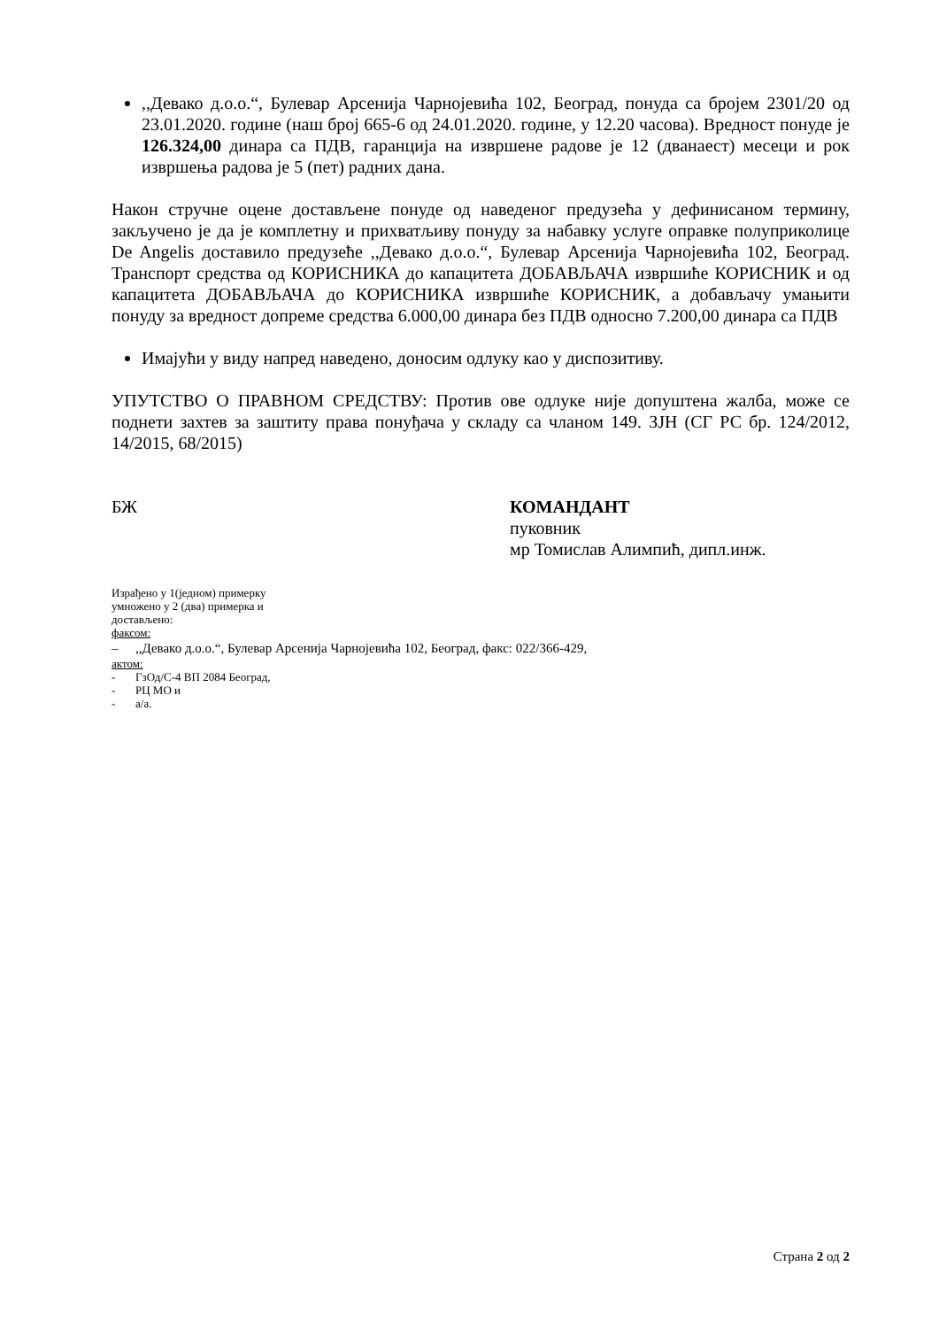,,Девако д.о.о.“, Булевар Арсенија Чарнојевића 102, Београд, понуда са бројем 2301/20 од 23.01.2020. године (наш број 665-6 од 24.01.2020. године, у 12.20 часова). Вредност понуде је 126.324,00 динара са ПДВ, гаранција на извршене радове је 12 (дванаест) месеци и рок извршења радова је 5 (пет) радних дана.
Након стручне оцене достављене понуде од наведеног предузећа у дефинисаном термину, закључено је да је комплетну и прихватљиву понуду за набавку услуге оправке полуприколице De Angelis доставило предузеће ,,Девако д.о.о.“, Булевар Арсенија Чарнојевића 102, Београд. Транспорт средства од КОРИСНИКА до капацитета ДОБАВЉАЧА извршиће КОРИСНИК и од капацитета ДОБАВЉАЧА до КОРИСНИКА извршиће КОРИСНИК, а добављачу умањити понуду за вредност допреме средства 6.000,00 динара без ПДВ односно 7.200,00 динара са ПДВ
Имајући у виду напред наведено, доносим одлуку као у диспозитиву.
УПУТСТВО О ПРАВНОМ СРЕДСТВУ: Против ове одлуке није допуштена жалба, може се поднети захтев за заштиту права понуђача у складу са чланом 149. ЗЈН (СГ РС бр. 124/2012, 14/2015, 68/2015)
БЖ КОМАНДАНТ
пуковник
мр Томислав Алимпић, дипл.инж.
Израђено у 1(једном) примерку
умножено у 2 (два) примерка и
достављено:
факсом:
–,,Девако д.о.о.“, Булевар Арсенија Чарнојевића 102, Београд, факс: 022/366-429,
актом:
- ГзОд/С-4 ВП 2084 Београд,
- РЦ МО и
- а/а.
Страна 2 од 2